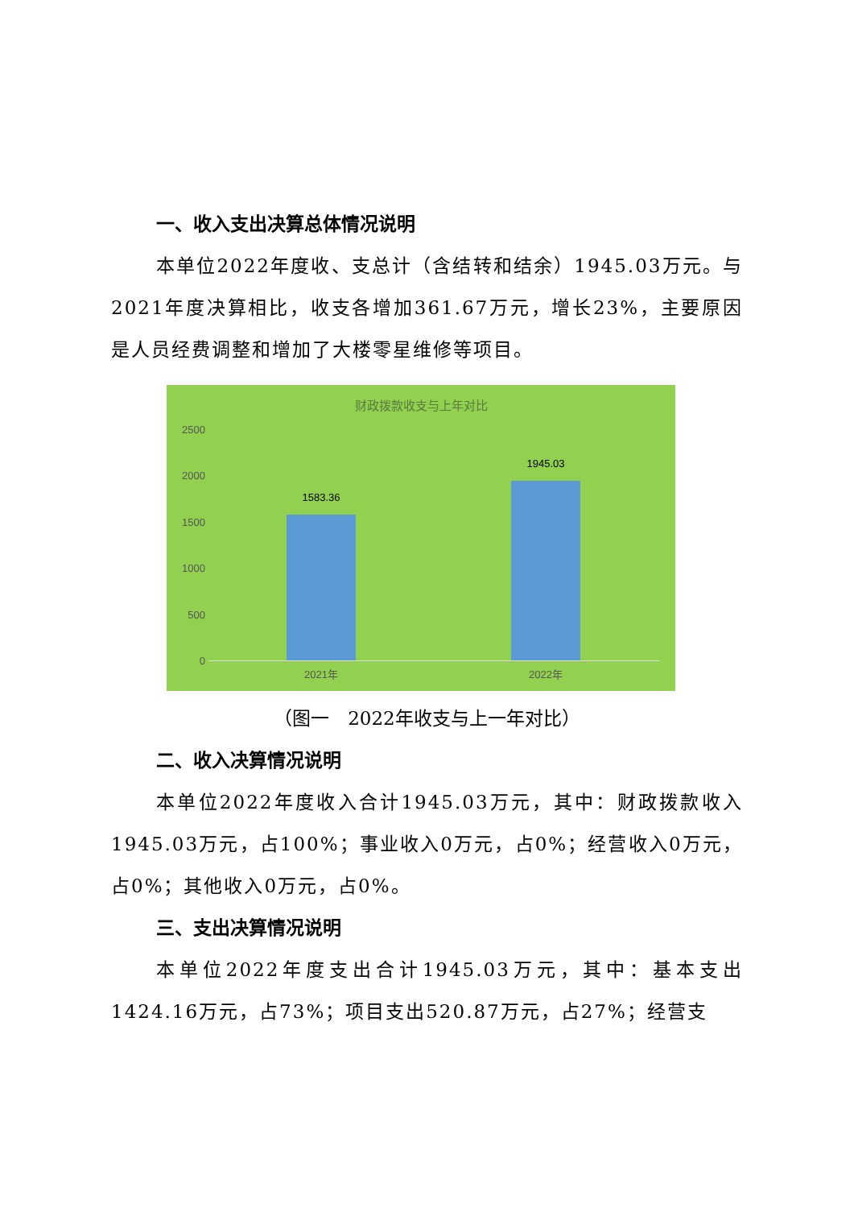一、收入支出决算总体情况说明
本单位2022年度收、支总计（含结转和结余）1945.03万元。与2021年度决算相比，收支各增加361.67万元，增长23%，主要原因是人员经费调整和增加了大楼零星维修等项目。
财政拨款收支与上年对比
2500
2000
1500
1000
500
0
1583.36
1945.03
2021年 2022年
（图一　2022年收支与上一年对比）
二、收入决算情况说明
本单位2022年度收入合计1945.03万元，其中：财政拨款收入1945.03万元，占100%；事业收入0万元，占0%；经营收入0万元，占0%；其他收入0万元，占0%。
三、支出决算情况说明
本单位2022年度支出合计1945.03万元，其中：基本支出1424.16万元，占73%；项目支出520.87万元，占27%；经营支